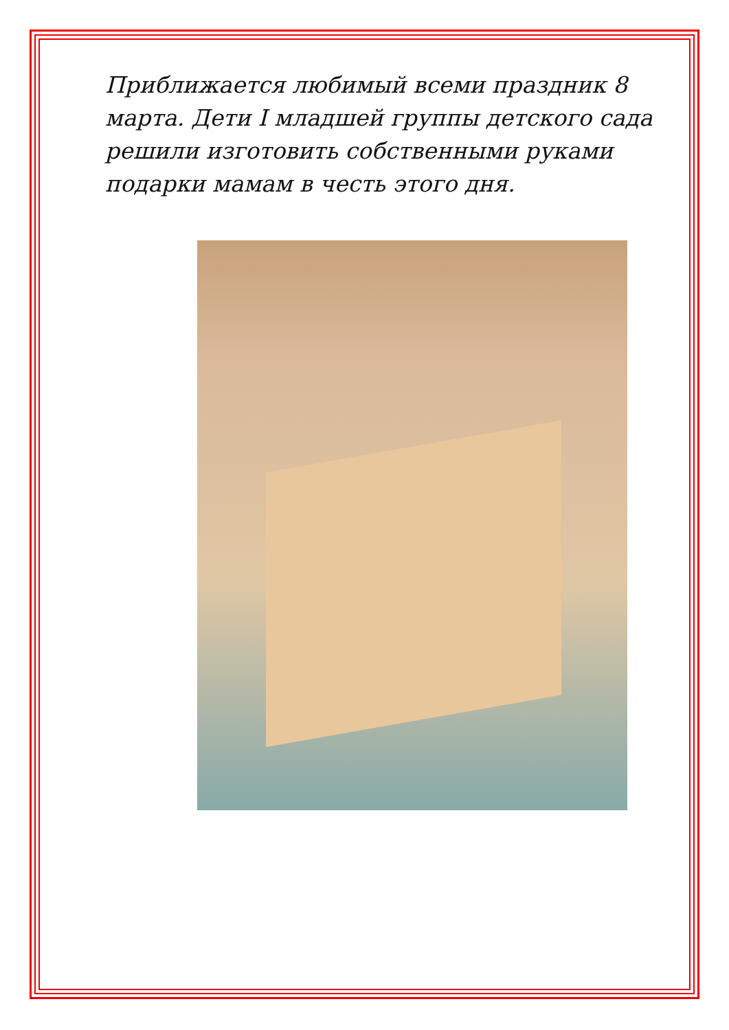Приближается любимый всеми праздник 8 марта. Дети I младшей группы детского сада решили изготовить собственными руками подарки мамам в честь этого дня.